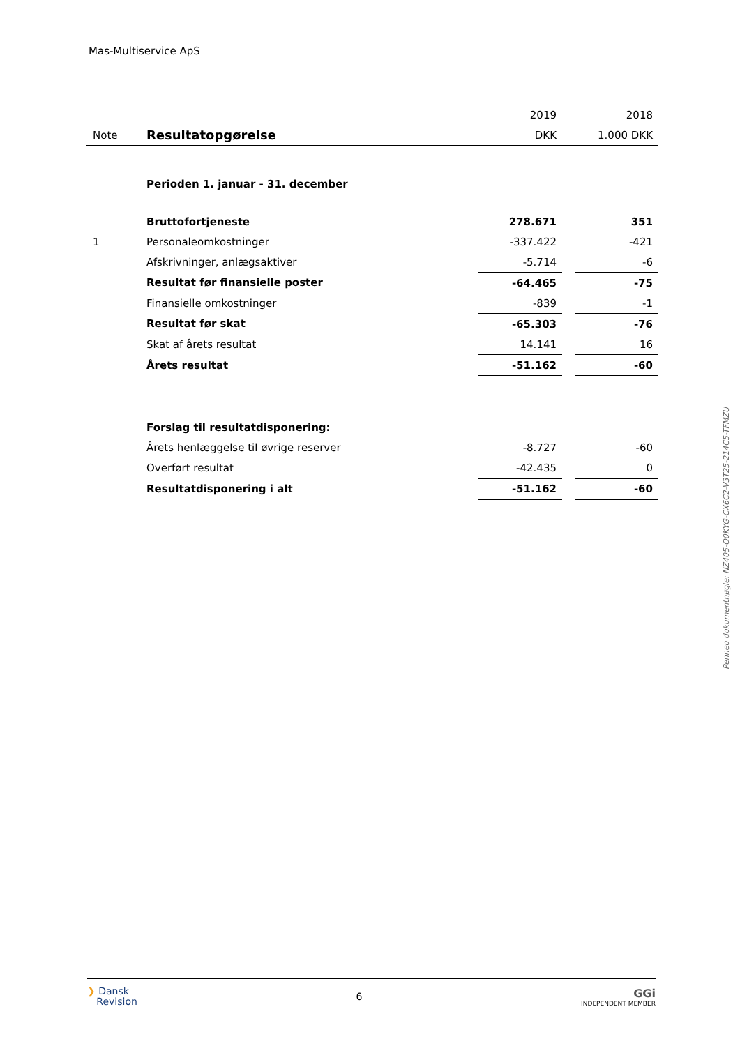Mas-Multiservice ApS
| | | 2019 | | 2018 |
| Note | Resultatopgørelse | DKK | | 1.000 DKK |
| | Perioden 1. januar - 31. december | | | |
| | Bruttofortjeneste | 278.671 | | 351 |
| 1 | Personaleomkostninger | -337.422 | | -421 |
| | Afskrivninger, anlægsaktiver | -5.714 | | -6 |
| | Resultat før finansielle poster | -64.465 | | -75 |
| | Finansielle omkostninger | -839 | | -1 |
| | Resultat før skat | -65.303 | | -76 |
| | Skat af årets resultat | 14.141 | | 16 |
| | Årets resultat | -51.162 | | -60 |
| | Forslag til resultatdisponering: | | | |
| | Årets henlæggelse til øvrige reserver | -8.727 | | -60 |
| | Overført resultat | -42.435 | | 0 |
| | Resultatdisponering i alt | -51.162 | | -60 |
Penneo dokumentnøgle: NZ405-O0KYG-CX6C2-V3T25-214C5-TFMZU
❯ Dansk
Revision
6
GGi
INDEPENDENT MEMBER